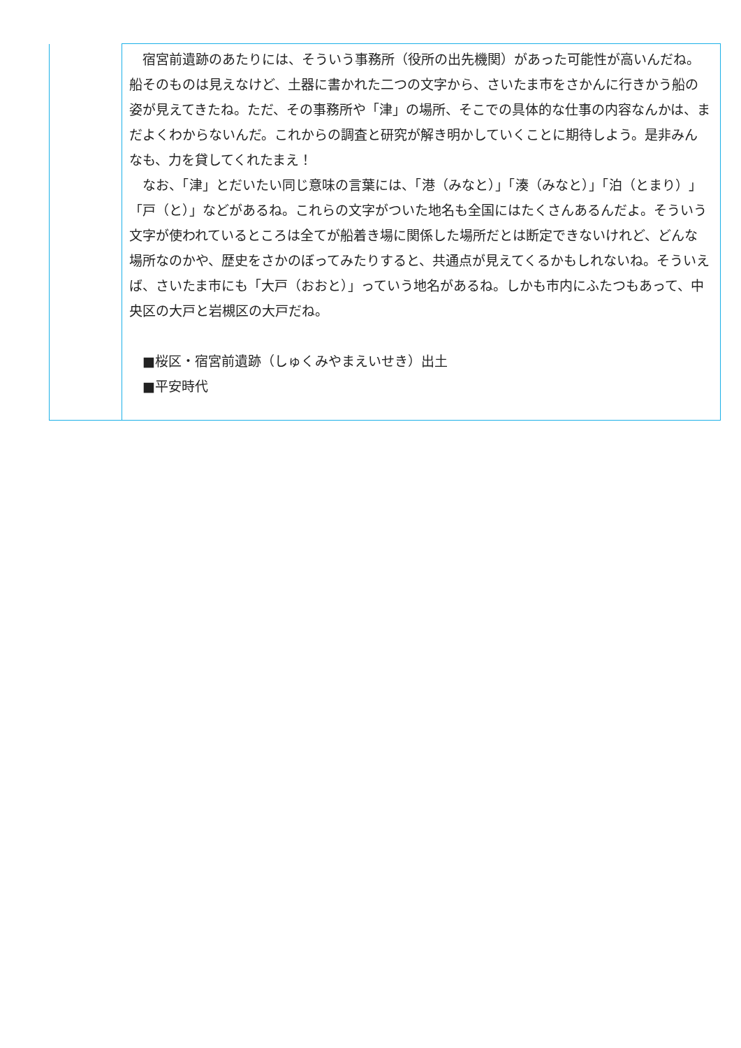| | 宿宮前遺跡のあたりには、そういう事務所（役所の出先機関）があった可能性が高いんだね。船そのものは見えなけど、土器に書かれた二つの文字から、さいたま市をさかんに行きかう船の姿が見えてきたね。ただ、その事務所や「津」の場所、そこでの具体的な仕事の内容なんかは、まだよくわからないんだ。これからの調査と研究が解き明かしていくことに期待しよう。是非みんなも、力を貸してくれたまえ！ なお、「津」とだいたい同じ意味の言葉には、「港（みなと）」「湊（みなと）」「泊（とまり）」「戸（と）」などがあるね。これらの文字がついた地名も全国にはたくさんあるんだよ。そういう文字が使われているところは全てが船着き場に関係した場所だとは断定できないけれど、どんな場所なのかや、歴史をさかのぼってみたりすると、共通点が見えてくるかもしれないね。そういえば、さいたま市にも「大戸（おおと）」っていう地名があるね。しかも市内にふたつもあって、中央区の大戸と岩槻区の大戸だね。 ■桜区・宿宮前遺跡（しゅくみやまえいせき）出土 ■平安時代 |